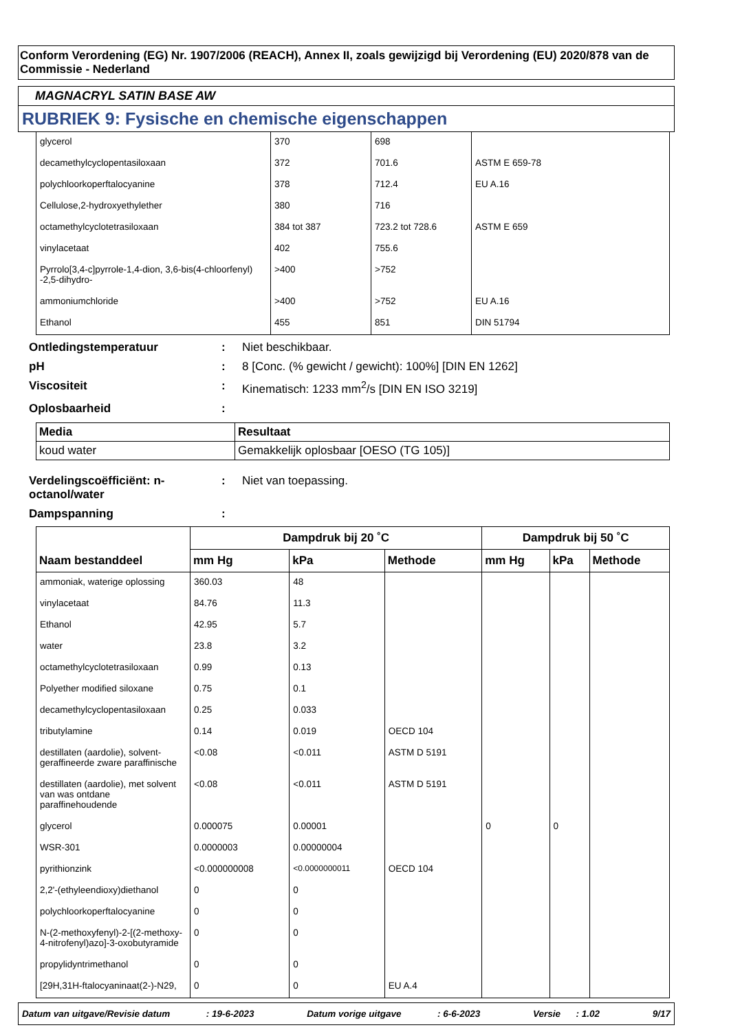Conform Verordening (EG) Nr. 1907/2006 (REACH), Annex II, zoals gewijzigd bij Verordening (EU) 2020/878 van de Commissie - Nederland
MAGNACRYL SATIN BASE AW
RUBRIEK 9: Fysische en chemische eigenschappen
| glycerol | 370 | 698 | |
| decamethylcyclopentasiloxaan | 372 | 701.6 | ASTM E 659-78 |
| polychloorkoperftalocyanine | 378 | 712.4 | EU A.16 |
| Cellulose,2-hydroxyethylether | 380 | 716 | |
| octamethylcyclotetrasiloxaan | 384 tot 387 | 723.2 tot 728.6 | ASTM E 659 |
| vinylacetaat | 402 | 755.6 | |
| Pyrrolo[3,4-c]pyrrole-1,4-dion, 3,6-bis(4-chloorfenyl) -2,5-dihydro- | >400 | >752 | |
| ammoniumchloride | >400 | >752 | EU A.16 |
| Ethanol | 455 | 851 | DIN 51794 |
Ontledingstemperatuur : Niet beschikbaar.
pH : 8 [Conc. (% gewicht / gewicht): 100%] [DIN EN 1262]
Viscositeit : Kinematisch: 1233 mm<sup>2</sup>/s [DIN EN ISO 3219]
Oplosbaarheid :
| Media | Resultaat |
| --- | --- |
| koud water | Gemakkelijk oplosbaar [OESO (TG 105)] |
Verdelingscoëfficiënt: n-octanol/water
: Niet van toepassing.
Dampspanning :
| Naam bestanddeel | Dampdruk bij 20 ˚C | | | Dampdruk bij 50 ˚C | | |
| --- | --- | --- | --- | --- | --- | --- |
| | mm Hg | kPa | Methode | mm Hg | kPa | Methode |
| ammoniak, waterige oplossing | 360.03 | 48 | | | | |
| vinylacetaat | 84.76 | 11.3 | | | | |
| Ethanol | 42.95 | 5.7 | | | | |
| water | 23.8 | 3.2 | | | | |
| octamethylcyclotetrasiloxaan | 0.99 | 0.13 | | | | |
| Polyether modified siloxane | 0.75 | 0.1 | | | | |
| decamethylcyclopentasiloxaan | 0.25 | 0.033 | | | | |
| tributylamine | 0.14 | 0.019 | OECD 104 | | | |
| destillaten (aardolie), solvent-geraffineerde zware paraffinische | <0.08 | <0.011 | ASTM D 5191 | | | |
| destillaten (aardolie), met solvent van was ontdane paraffinehoudende | <0.08 | <0.011 | ASTM D 5191 | | | |
| glycerol | 0.000075 | 0.00001 | | 0 | 0 | |
| WSR-301 | 0.0000003 | 0.00000004 | | | | |
| pyrithionzink | <0.000000008 | <0.0000000011 | OECD 104 | | | |
| 2,2'-(ethyleendioxy)diethanol | 0 | 0 | | | | |
| polychloorkoperftalocyanine | 0 | 0 | | | | |
| N-(2-methoxyfenyl)-2-[(2-methoxy-4-nitrofenyl)azo]-3-oxobutyramide | 0 | 0 | | | | |
| propylidyntrimethanol | 0 | 0 | | | | |
| [29H,31H-ftalocyaninaat(2-)-N29, | 0 | 0 | EU A.4 | | | |
Datum van uitgave/Revisie datum : 19-6-2023 Datum vorige uitgave : 6-6-2023 Versie : 1.02 9/17